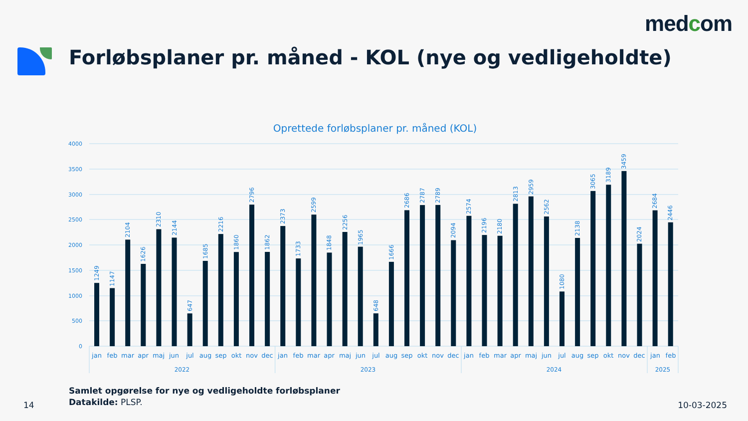medcom
Forløbsplaner pr. måned - KOL (nye og vedligeholdte)
Oprettede forløbsplaner pr. måned (KOL)
4000
3500
3000
2500
2000
1500
1000
500
0
1249
1147
2104
1626
2310
2144
647
1685
2216
1860
2796
1862
2373
1733
2599
1848
2256
1965
648
1666
2686
2787
2789
2094
2574
2196
2180
2813
2959
2562
1080
2138
3065
3189
3459
2024
2684
2446
jan
feb
mar
apr
maj
jun
jul
aug
sep
okt
nov
dec
jan
feb
mar
apr
maj
jun
jul
aug
sep
okt
nov
dec
jan
feb
mar
apr
maj
jun
jul
aug
sep
okt
nov
dec
jan
feb
2022
2023
2024
2025
Samlet opgørelse for nye og vedligeholdte forløbsplaner
Datakilde: PLSP.
14 10-03-2025